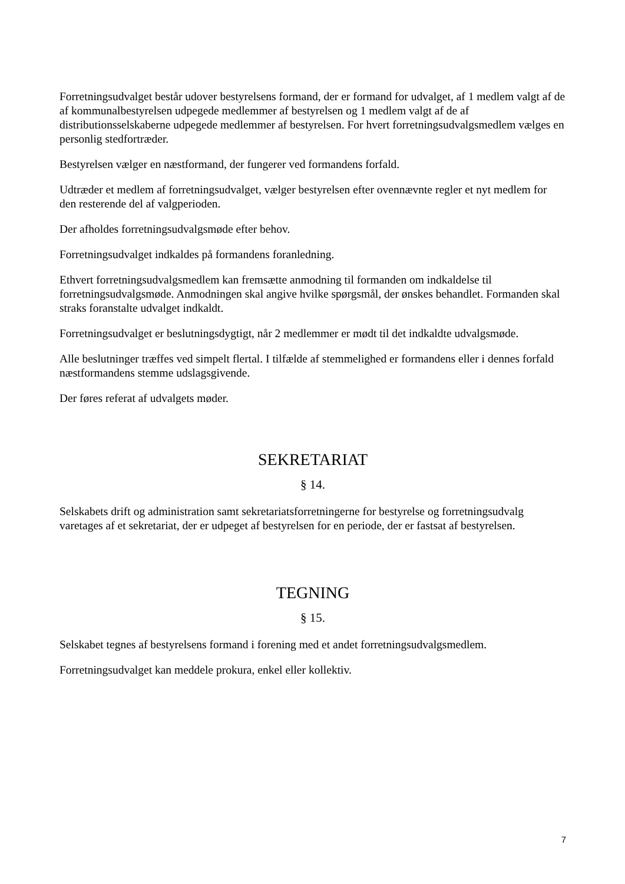Forretningsudvalget består udover bestyrelsens formand, der er formand for udvalget, af 1 medlem valgt af de af kommunalbestyrelsen udpegede medlemmer af bestyrelsen og 1 medlem valgt af de af distributionsselskaberne udpegede medlemmer af bestyrelsen. For hvert forretningsudvalgsmedlem vælges en personlig stedfortræder.
Bestyrelsen vælger en næstformand, der fungerer ved formandens forfald.
Udtræder et medlem af forretningsudvalget, vælger bestyrelsen efter ovennævnte regler et nyt medlem for den resterende del af valgperioden.
Der afholdes forretningsudvalgsmøde efter behov.
Forretningsudvalget indkaldes på formandens foranledning.
Ethvert forretningsudvalgsmedlem kan fremsætte anmodning til formanden om indkaldelse til forretningsudvalgsmøde. Anmodningen skal angive hvilke spørgsmål, der ønskes behandlet. Formanden skal straks foranstalte udvalget indkaldt.
Forretningsudvalget er beslutningsdygtigt, når 2 medlemmer er mødt til det indkaldte udvalgsmøde.
Alle beslutninger træffes ved simpelt flertal. I tilfælde af stemmelighed er formandens eller i dennes forfald næstformandens stemme udslagsgivende.
Der føres referat af udvalgets møder.
SEKRETARIAT
§ 14.
Selskabets drift og administration samt sekretariatsforretningerne for bestyrelse og forretningsudvalg varetages af et sekretariat, der er udpeget af bestyrelsen for en periode, der er fastsat af bestyrelsen.
TEGNING
§ 15.
Selskabet tegnes af bestyrelsens formand i forening med et andet forretningsudvalgsmedlem.
Forretningsudvalget kan meddele prokura, enkel eller kollektiv.
7